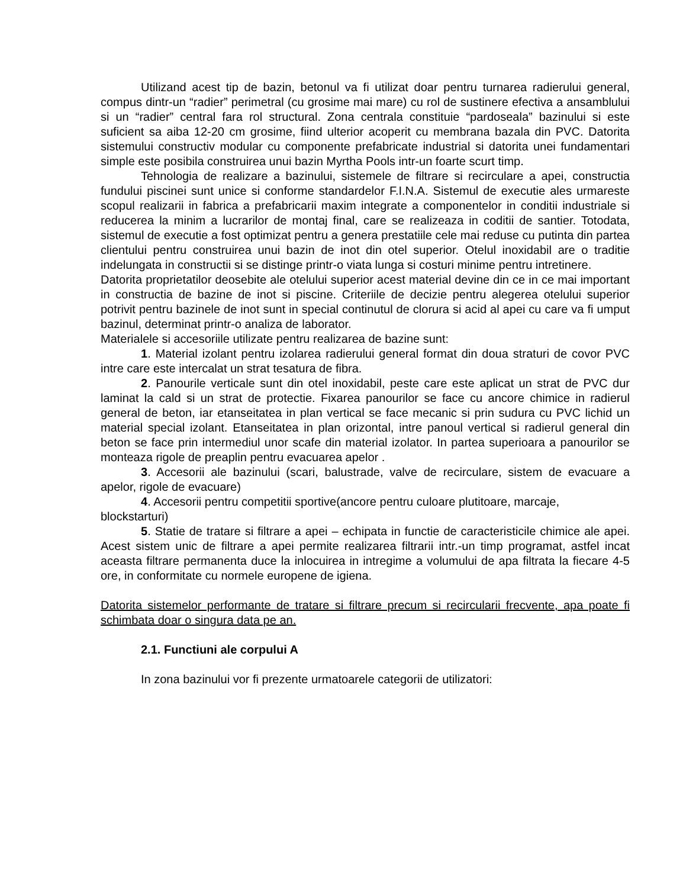Utilizand acest tip de bazin, betonul va fi utilizat doar pentru turnarea radierului general, compus dintr-un “radier” perimetral (cu grosime mai mare) cu rol de sustinere efectiva a ansamblului si un “radier” central fara rol structural. Zona centrala constituie “pardoseala” bazinului si este suficient sa aiba 12-20 cm grosime, fiind ulterior acoperit cu membrana bazala din PVC. Datorita sistemului constructiv modular cu componente prefabricate industrial si datorita unei fundamentari simple este posibila construirea unui bazin Myrtha Pools intr-un foarte scurt timp.
Tehnologia de realizare a bazinului, sistemele de filtrare si recirculare a apei, constructia fundului piscinei sunt unice si conforme standardelor F.I.N.A. Sistemul de executie ales urmareste scopul realizarii in fabrica a prefabricarii maxim integrate a componentelor in conditii industriale si reducerea la minim a lucrarilor de montaj final, care se realizeaza in coditii de santier. Totodata, sistemul de executie a fost optimizat pentru a genera prestatiile cele mai reduse cu putinta din partea clientului pentru construirea unui bazin de inot din otel superior. Otelul inoxidabil are o traditie indelungata in constructii si se distinge printr-o viata lunga si costuri minime pentru intretinere.
Datorita proprietatilor deosebite ale otelului superior acest material devine din ce in ce mai important in constructia de bazine de inot si piscine. Criteriile de decizie pentru alegerea otelului superior potrivit pentru bazinele de inot sunt in special continutul de clorura si acid al apei cu care va fi umput bazinul, determinat printr-o analiza de laborator.
Materialele si accesoriile utilizate pentru realizarea de bazine sunt:
1. Material izolant pentru izolarea radierului general format din doua straturi de covor PVC intre care este intercalat un strat tesatura de fibra.
2. Panourile verticale sunt din otel inoxidabil, peste care este aplicat un strat de PVC dur laminat la cald si un strat de protectie. Fixarea panourilor se face cu ancore chimice in radierul general de beton, iar etanseitatea in plan vertical se face mecanic si prin sudura cu PVC lichid un material special izolant. Etanseitatea in plan orizontal, intre panoul vertical si radierul general din beton se face prin intermediul unor scafe din material izolator. In partea superioara a panourilor se monteaza rigole de preaplin pentru evacuarea apelor .
3. Accesorii ale bazinului (scari, balustrade, valve de recirculare, sistem de evacuare a apelor, rigole de evacuare)
4. Accesorii pentru competitii sportive(ancore pentru culoare plutitoare, marcaje, blockstarturi)
5. Statie de tratare si filtrare a apei – echipata in functie de caracteristicile chimice ale apei. Acest sistem unic de filtrare a apei permite realizarea filtrarii intr.-un timp programat, astfel incat aceasta filtrare permanenta duce la inlocuirea in intregime a volumului de apa filtrata la fiecare 4-5 ore, in conformitate cu normele europene de igiena.
Datorita sistemelor performante de tratare si filtrare precum si recircularii frecvente, apa poate fi schimbata doar o singura data pe an.
2.1. Functiuni ale corpului A
In zona bazinului vor fi prezente urmatoarele categorii de utilizatori: